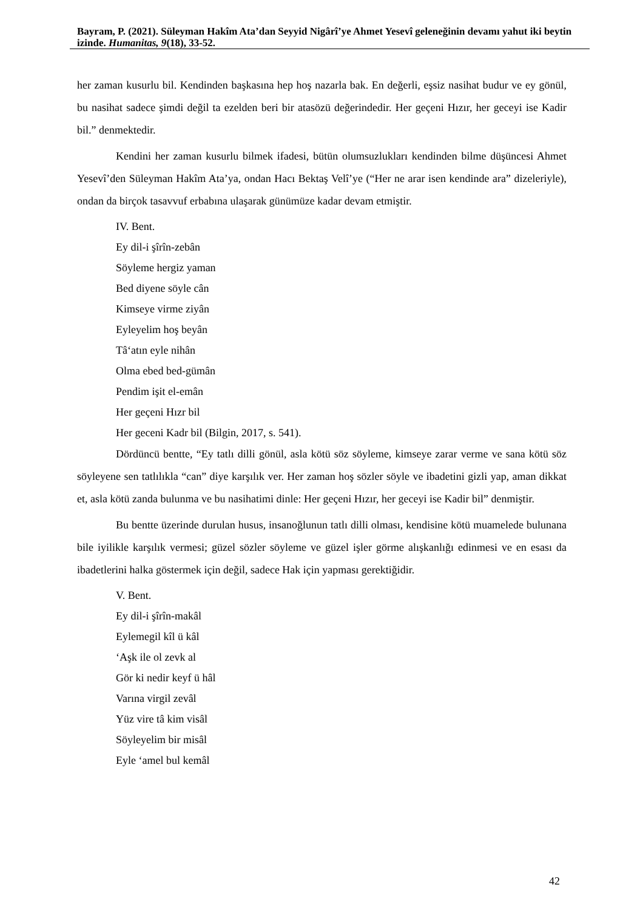Bayram, P. (2021). Süleyman Hakîm Ata’dan Seyyid Nigârî’ye Ahmet Yesevî geleneğinin devamı yahut iki beytin izinde. Humanitas, 9(18), 33-52.
her zaman kusurlu bil. Kendinden başkasına hep hoş nazarla bak. En değerli, eşsiz nasihat budur ve ey gönül, bu nasihat sadece şimdi değil ta ezelden beri bir atasözü değerindedir. Her geçeni Hızır, her geceyi ise Kadir bil.” denmektedir.
Kendini her zaman kusurlu bilmek ifadesi, bütün olumsuzlukları kendinden bilme düşüncesi Ahmet Yesevî’den Süleyman Hakîm Ata’ya, ondan Hacı Bektaş Velî’ye (“Her ne arar isen kendinde ara” dizeleriyle), ondan da birçok tasavvuf erbabına ulaşarak günümüze kadar devam etmiştir.
IV. Bent.
Ey dil-i şîrîn-zebân
Söyleme hergiz yaman
Bed diyene söyle cân
Kimseye virme ziyân
Eyleyelim hoş beyân
Tâ‘atın eyle nihân
Olma ebed bed-gümân
Pendim işit el-emân
Her geçeni Hızr bil
Her geceni Kadr bil (Bilgin, 2017, s. 541).
Dördüncü bentte, “Ey tatlı dilli gönül, asla kötü söz söyleme, kimseye zarar verme ve sana kötü söz söyleyene sen tatlılıkla “can” diye karşılık ver. Her zaman hoş sözler söyle ve ibadetini gizli yap, aman dikkat et, asla kötü zanda bulunma ve bu nasihatimi dinle: Her geçeni Hızır, her geceyi ise Kadir bil” denmiştir.
Bu bentte üzerinde durulan husus, insanoğlunun tatlı dilli olması, kendisine kötü muamelede bulunana bile iyilikle karşılık vermesi; güzel sözler söyleme ve güzel işler görme alışkanlığı edinmesi ve en esası da ibadetlerini halka göstermek için değil, sadece Hak için yapması gerektiğidir.
V. Bent.
Ey dil-i şîrîn-makâl
Eylemegil kîl ü kâl
‘Aşk ile ol zevk al
Gör ki nedir keyf ü hâl
Varına virgil zevâl
Yüz vire tâ kim visâl
Söyleyelim bir misâl
Eyle ‘amel bul kemâl
42